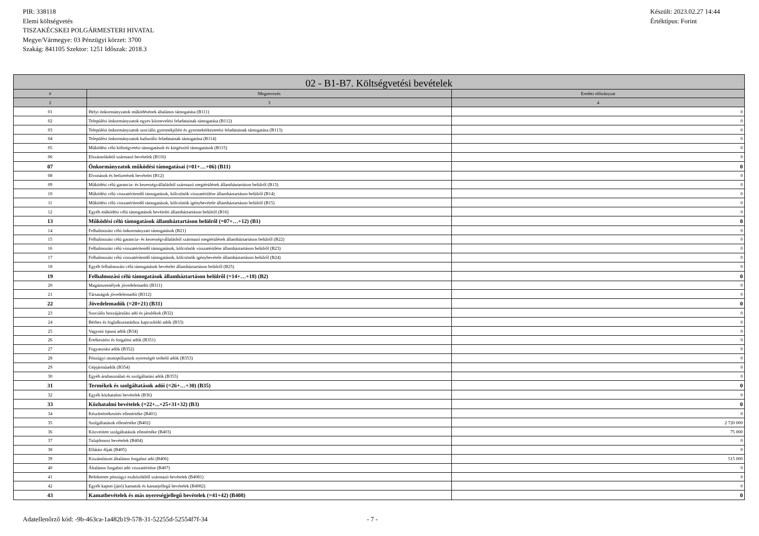PIR: 338118
Elemi költségvetés
TISZAKÉCSKEI POLGÁRMESTERI HIVATAL
Megye/Vármegye: 03 Pénzügyi körzet: 3700
Szakág: 841105 Szektor: 1251 Időszak: 2018.3
Készült: 2023.02.27 14:44
Értéktípus: Forint
| 02 - B1-B7. Költségvetési bevételek | | |
| --- | --- | --- |
| # | Megnevezés | Eredeti előirányzat |
| 2 | 3 | 4 |
| 01 | Helyi önkormányzatok működésének általános támogatása (B111) | 0 |
| 02 | Települési önkormányzatok egyes köznevelési feladatainak támogatása (B112) | 0 |
| 03 | Települési önkormányzatok szociális gyermekjóléti és gyermekétkeztetési feladatainak támogatása (B113) | 0 |
| 04 | Települési önkormányzatok kulturális feladatainak támogatása (B114) | 0 |
| 05 | Működési célú költségvetési támogatások és kiegészítő támogatások (B115) | 0 |
| 06 | Elszámolásból származó bevételek (B116) | 0 |
| 07 | Önkormányzatok működési támogatásai (=01+…+06) (B11) | 0 |
| 08 | Elvonások és befizetések bevételei (B12) | 0 |
| 09 | Működési célú garancia- és kezességvállalásból származó megtérülések államháztartáson belülről (B13) | 0 |
| 10 | Működési célú visszatérítendő támogatások, kölcsönök visszatérülése államháztartáson belülről (B14) | 0 |
| 11 | Működési célú visszatérítendő támogatások, kölcsönök igénybevétele államháztartáson belülről (B15) | 0 |
| 12 | Egyéb működési célú támogatások bevételei államháztartáson belülről (B16) | 0 |
| 13 | Működési célú támogatások államháztartáson belülről (=07+…+12) (B1) | 0 |
| 14 | Felhalmozási célú önkormányzati támogatások (B21) | 0 |
| 15 | Felhalmozási célú garancia- és kezességvállalásból származó megtérülések államháztartáson belülről (B22) | 0 |
| 16 | Felhalmozási célú visszatérítendő támogatások, kölcsönök visszatérülése államháztartáson belülről (B23) | 0 |
| 17 | Felhalmozási célú visszatérítendő támogatások, kölcsönök igénybevétele államháztartáson belülről (B24) | 0 |
| 18 | Egyéb felhalmozási célú támogatások bevételei államháztartáson belülről (B25) | 0 |
| 19 | Felhalmozási célú támogatások államháztartáson belülről (=14+…+18) (B2) | 0 |
| 20 | Magánszemélyek jövedelemadói (B311) | 0 |
| 21 | Társaságok jövedelemadói (B312) | 0 |
| 22 | Jövedelemadók (=20+21) (B31) | 0 |
| 23 | Szociális hozzájárulási adó és járulékok (B32) | 0 |
| 24 | Bérhez és foglalkoztatáshoz kapcsolódó adók (B33) | 0 |
| 25 | Vagyoni tipusú adók (B34) | 0 |
| 26 | Értékesítési és forgalmi adók (B351) | 0 |
| 27 | Fogyasztási adók (B352) | 0 |
| 28 | Pénzügyi monopóliumok nyereségét terhelő adók (B353) | 0 |
| 29 | Gépjárműadók (B354) | 0 |
| 30 | Egyéb áruhasználati és szolgáltatási adók (B355) | 0 |
| 31 | Termékek és szolgáltatások adói (=26+…+30) (B35) | 0 |
| 32 | Egyéb közhatalmi bevételek (B36) | 0 |
| 33 | Közhatalmi bevételek (=22+...+25+31+32) (B3) | 0 |
| 34 | Készletértékesítés ellenértéke (B401) | 0 |
| 35 | Szolgáltatások ellenértéke (B402) | 2 720 000 |
| 36 | Közvetített szolgáltatások ellenértéke (B403) | 75 000 |
| 37 | Tulajdonosi bevételek (B404) | 0 |
| 38 | Ellátási díjak (B405) | 0 |
| 39 | Kiszámlázott általános forgalmi adó (B406) | 515 000 |
| 40 | Általános forgalmi adó visszatérítése (B407) | 0 |
| 41 | Befektetett pénzügyi eszközökből származó bevételek (B4081) | 0 |
| 42 | Egyéb kapott (járó) kamatok és kamatjellegű bevételek (B4082) | 0 |
| 43 | Kamatbevételek és más nyereségjellegű bevételek (=41+42) (B408) | 0 |
Adatellenőrző kód: -9b-463ca-1a482b19-578-31-52255d-52554f7f-34 - 7 -